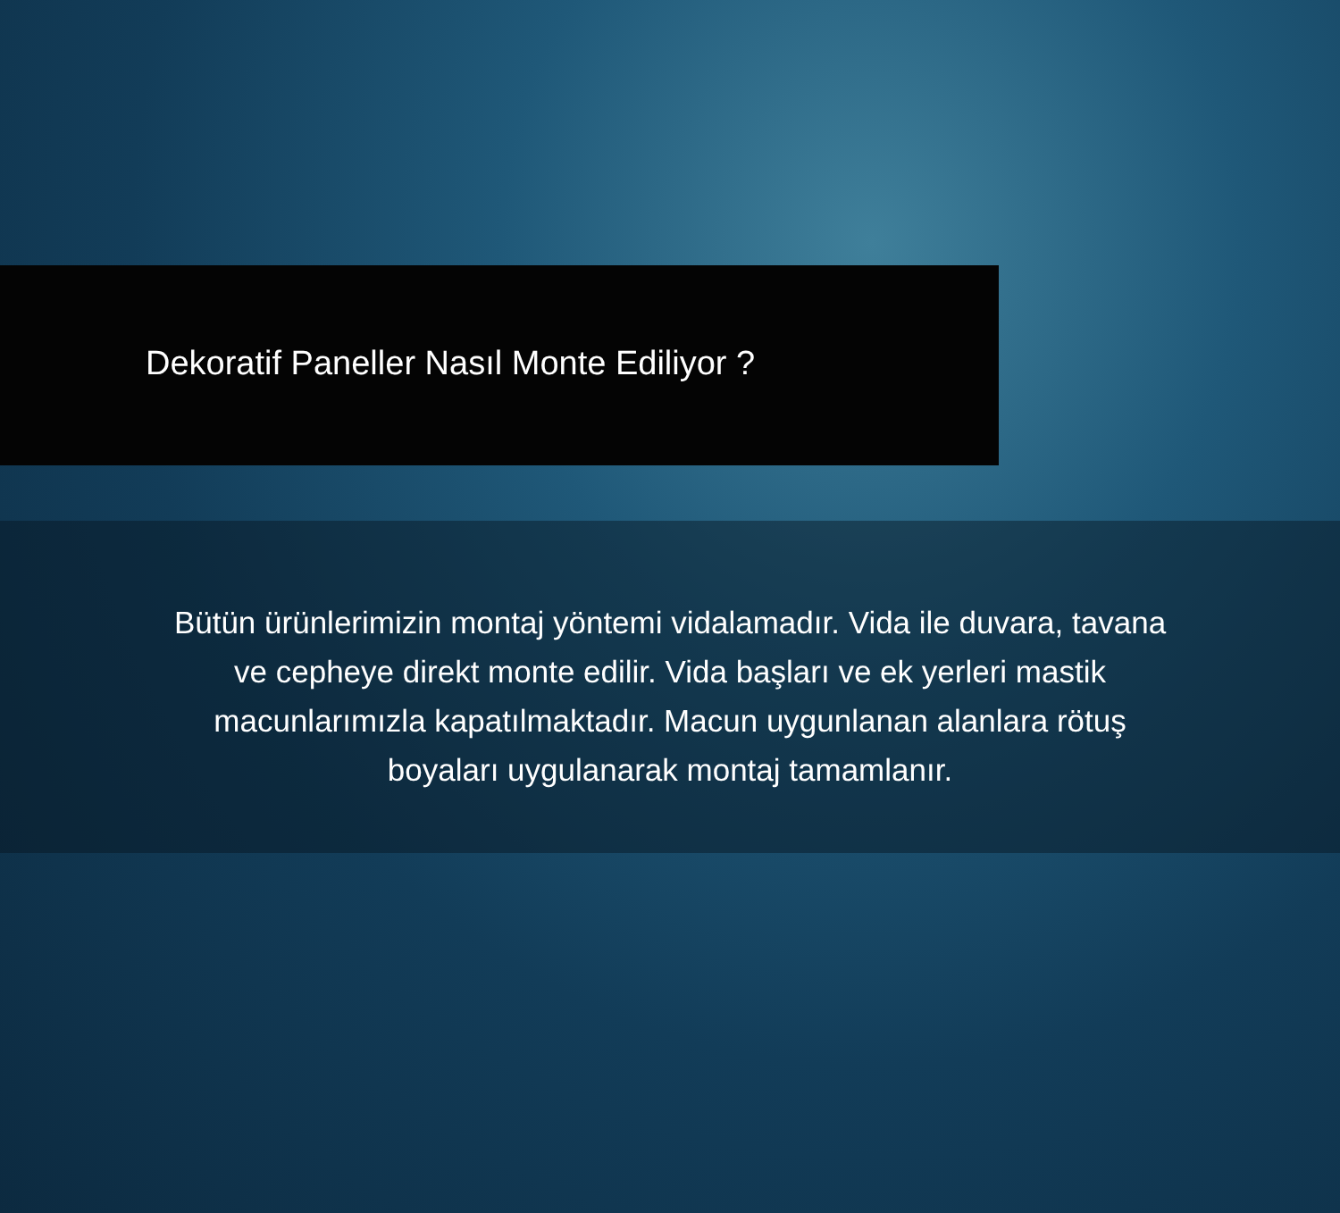Dekoratif Paneller Nasıl Monte Ediliyor ?
Bütün ürünlerimizin montaj yöntemi vidalamadır. Vida ile duvara, tavana
ve cepheye direkt monte edilir. Vida başları ve ek yerleri mastik
macunlarımızla kapatılmaktadır. Macun uygunlanan alanlara rötuş
boyaları uygulanarak montaj tamamlanır.